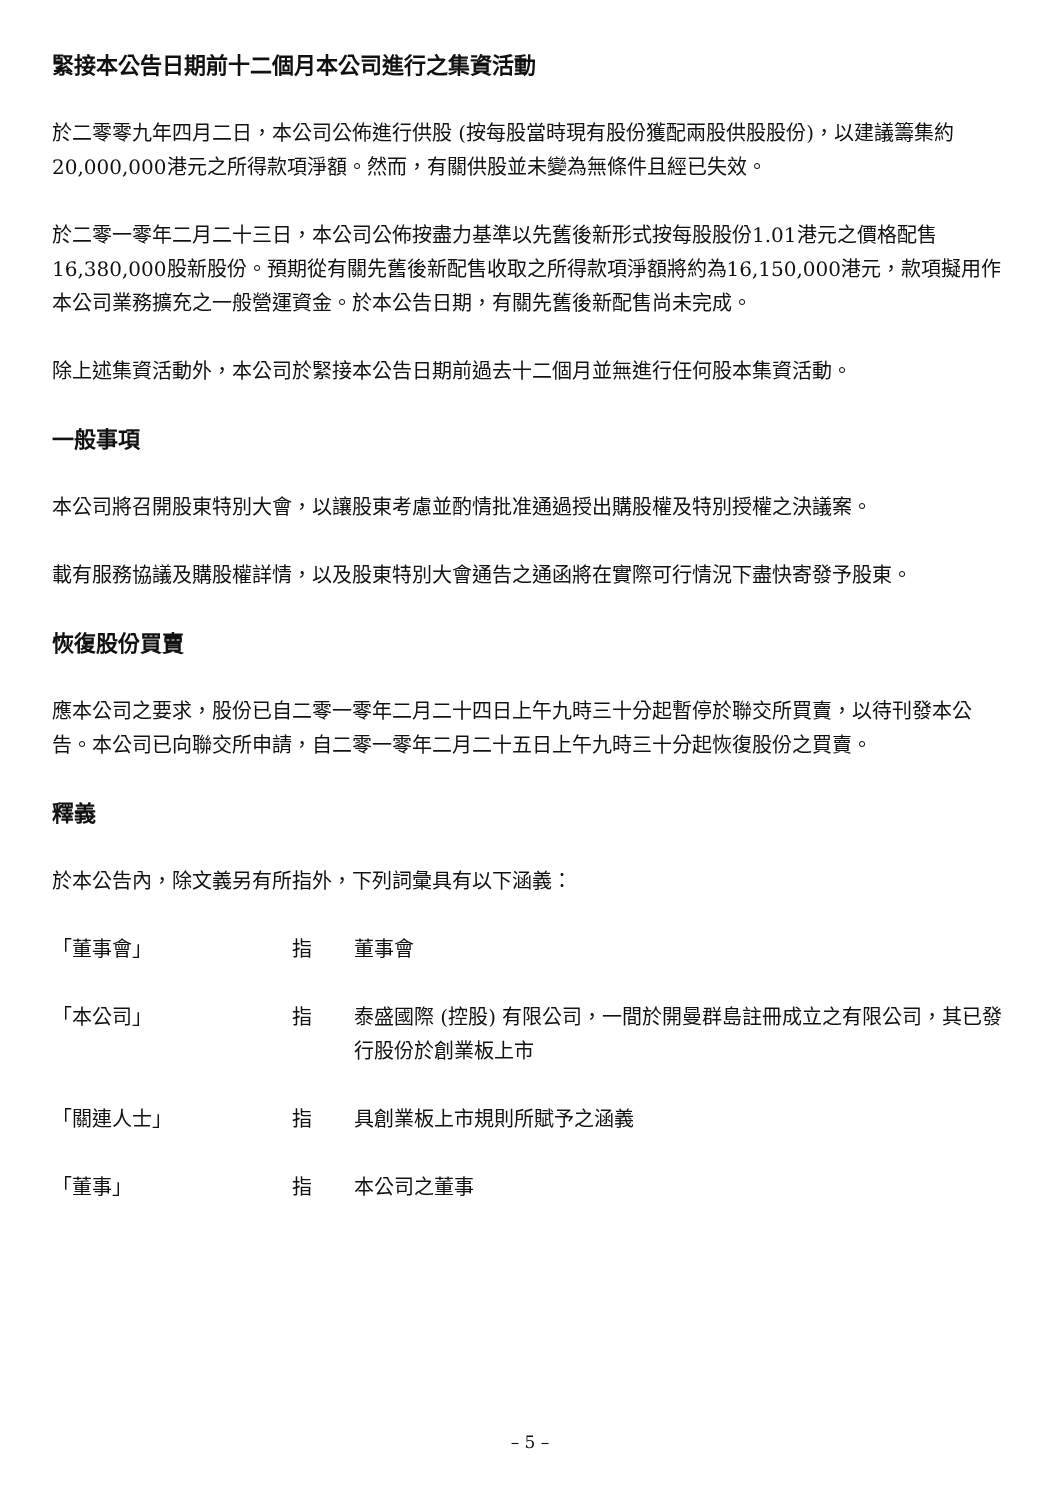緊接本公告日期前十二個月本公司進行之集資活動
於二零零九年四月二日，本公司公佈進行供股 (按每股當時現有股份獲配兩股供股股份)，以建議籌集約20,000,000港元之所得款項淨額。然而，有關供股並未變為無條件且經已失效。
於二零一零年二月二十三日，本公司公佈按盡力基準以先舊後新形式按每股股份1.01港元之價格配售16,380,000股新股份。預期從有關先舊後新配售收取之所得款項淨額將約為16,150,000港元，款項擬用作本公司業務擴充之一般營運資金。於本公告日期，有關先舊後新配售尚未完成。
除上述集資活動外，本公司於緊接本公告日期前過去十二個月並無進行任何股本集資活動。
一般事項
本公司將召開股東特別大會，以讓股東考慮並酌情批准通過授出購股權及特別授權之決議案。
載有服務協議及購股權詳情，以及股東特別大會通告之通函將在實際可行情況下盡快寄發予股東。
恢復股份買賣
應本公司之要求，股份已自二零一零年二月二十四日上午九時三十分起暫停於聯交所買賣，以待刊發本公告。本公司已向聯交所申請，自二零一零年二月二十五日上午九時三十分起恢復股份之買賣。
釋義
於本公告內，除文義另有所指外，下列詞彙具有以下涵義：
「董事會」 指 董事會
「本公司」 指 泰盛國際 (控股) 有限公司，一間於開曼群島註冊成立之有限公司，其已發行股份於創業板上市
「關連人士」 指 具創業板上市規則所賦予之涵義
「董事」 指 本公司之董事
– 5 –